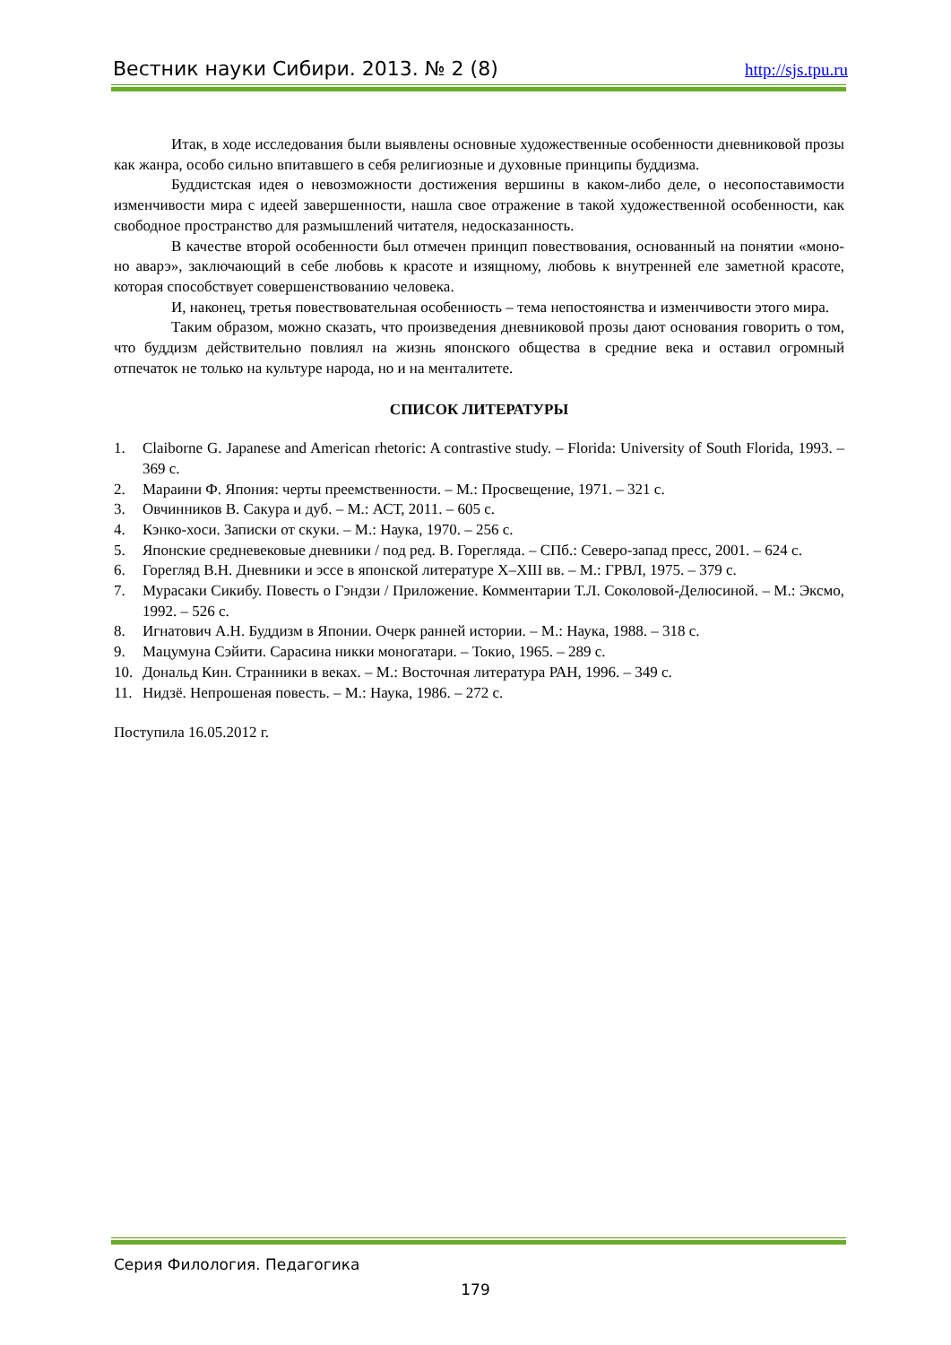Вестник науки Сибири. 2013. № 2 (8) http://sjs.tpu.ru
Итак, в ходе исследования были выявлены основные художественные особенности дневниковой прозы как жанра, особо сильно впитавшего в себя религиозные и духовные принципы буддизма.
Буддистская идея о невозможности достижения вершины в каком-либо деле, о несопоставимости изменчивости мира с идеей завершенности, нашла свое отражение в такой художественной особенности, как свободное пространство для размышлений читателя, недосказанность.
В качестве второй особенности был отмечен принцип повествования, основанный на понятии «моно-но аварэ», заключающий в себе любовь к красоте и изящному, любовь к внутренней еле заметной красоте, которая способствует совершенствованию человека.
И, наконец, третья повествовательная особенность – тема непостоянства и изменчивости этого мира.
Таким образом, можно сказать, что произведения дневниковой прозы дают основания говорить о том, что буддизм действительно повлиял на жизнь японского общества в средние века и оставил огромный отпечаток не только на культуре народа, но и на менталитете.
СПИСОК ЛИТЕРАТУРЫ
1. Claiborne G. Japanese and American rhetoric: A contrastive study. – Florida: University of South Florida, 1993. – 369 с.
2. Мараини Ф. Япония: черты преемственности. – М.: Просвещение, 1971. – 321 с.
3. Овчинников В. Сакура и дуб. – М.: АСТ, 2011. – 605 с.
4. Кэнко-хоси. Записки от скуки. – М.: Наука, 1970. – 256 с.
5. Японские средневековые дневники / под ред. В. Горегляда. – СПб.: Северо-запад пресс, 2001. – 624 с.
6. Горегляд В.Н. Дневники и эссе в японской литературе X–XIII вв. – М.: ГРВЛ, 1975. – 379 с.
7. Мурасаки Сикибу. Повесть о Гэндзи / Приложение. Комментарии Т.Л. Соколовой-Делюсиной. – М.: Эксмо, 1992. – 526 с.
8. Игнатович А.Н. Буддизм в Японии. Очерк ранней истории. – М.: Наука, 1988. – 318 с.
9. Мацумуна Сэйити. Сарасина никки моногатари. – Токио, 1965. – 289 с.
10. Дональд Кин. Странники в веках. – М.: Восточная литература РАН, 1996. – 349 с.
11. Нидзё. Непрошеная повесть. – М.: Наука, 1986. – 272 с.
Поступила 16.05.2012 г.
Серия Филология. Педагогика
179